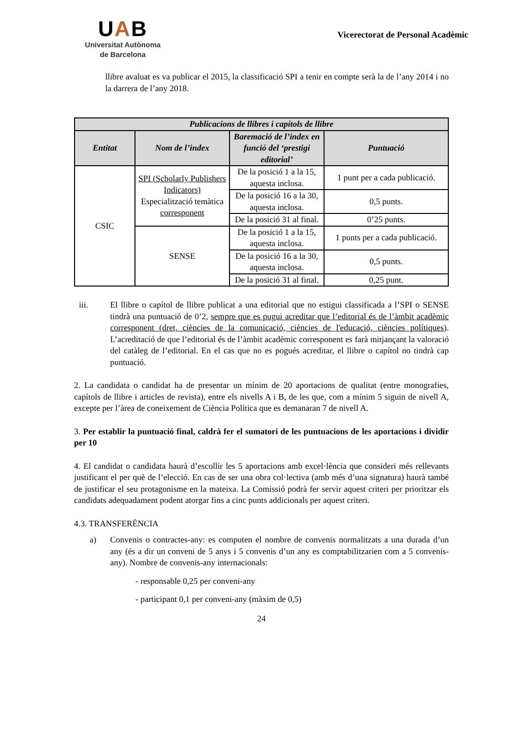UAB
Universitat Autònoma
de Barcelona
Vicerectorat de Personal Acadèmic
llibre avaluat es va publicar el 2015, la classificació SPI a tenir en compte serà la de l’any 2014 i no la darrera de l’any 2018.
| Publicacions de llibres i capítols de llibre | | | |
| --- | --- | --- | --- |
| Entitat | Nom de l’index | Baremació de l’index en funció del ‘prestigi editorial’ | Puntuació |
| CSIC | SPI (Scholarly Publishers Indicators) Especialització temàtica corresponent | De la posició 1 a la 15, aquesta inclosa. | 1 punt per a cada publicació. |
| | | De la posició 16 a la 30, aquesta inclosa. | 0,5 punts. |
| | | De la posició 31 al final. | 0’25 punts. |
| | SENSE | De la posició 1 a la 15, aquesta inclosa. | 1 punts per a cada publicació. |
| | | De la posició 16 a la 30, aquesta inclosa. | 0,5 punts. |
| | | De la posició 31 al final. | 0,25 punt. |
iii. El llibre o capítol de llibre publicat a una editorial que no estigui classificada a l’SPI o SENSE tindrà una puntuació de 0’2, sempre que es pugui acreditar que l’editorial és de l’àmbit acadèmic corresponent (dret, ciències de la comunicació, ciències de l'educació, ciències polítiques). L’acreditació de que l’editorial és de l’àmbit acadèmic corresponent es farà mitjançant la valoració del catàleg de l’editorial. En el cas que no es pogués acreditar, el llibre o capítol no tindrà cap puntuació.
2. La candidata o candidat ha de presentar un mínim de 20 aportacions de qualitat (entre monografies, capítols de llibre i articles de revista), entre els nivells A i B, de les que, com a mínim 5 siguin de nivell A, excepte per l’àrea de coneixement de Ciència Política que es demanaran 7 de nivell A.
3. Per establir la puntuació final, caldrà fer el sumatori de les puntuacions de les aportacions i dividir per 10
4. El candidat o candidata haurà d’escollir les 5 aportacions amb excel·lència que consideri més rellevants justificant el per què de l’elecció. En cas de ser una obra col·lectiva (amb més d’una signatura) haurà també de justificar el seu protagonisme en la mateixa. La Comissió podrà fer servir aquest criteri per prioritzar els candidats adequadament podent atorgar fins a cinc punts addicionals per aquest criteri.
4.3. TRANSFERÈNCIA
a) Convenis o contractes-any: es computen el nombre de convenis normalitzats a una durada d’un any (és a dir un conveni de 5 anys i 5 convenis d’un any es comptabilitzarien com a 5 convenis-any). Nombre de convenis-any internacionals:
- responsable 0,25 per conveni-any
- participant 0,1 per conveni-any (màxim de 0,5)
24